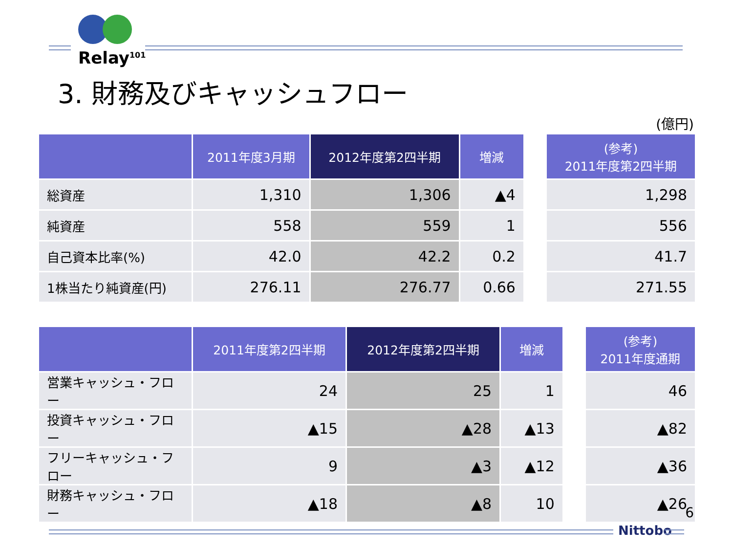Relay<sup>101</sup>
3. 財務及びキャッシュフロー
(億円)
| | 2011年度3月期 | 2012年度第2四半期 | 増減 | | (参考) 2011年度第2四半期 |
| 総資産 | 1,310 | 1,306 | ▲4 | | 1,298 |
| 純資産 | 558 | 559 | 1 | | 556 |
| 自己資本比率(%) | 42.0 | 42.2 | 0.2 | | 41.7 |
| 1株当たり純資産(円) | 276.11 | 276.77 | 0.66 | | 271.55 |
| | 2011年度第2四半期 | 2012年度第2四半期 | 増減 | | (参考) 2011年度通期 |
| 営業キャッシュ・フロー | 24 | 25 | 1 | | 46 |
| 投資キャッシュ・フロー | ▲15 | ▲28 | ▲13 | | ▲82 |
| フリーキャッシュ・フロー | 9 | ▲3 | ▲12 | | ▲36 |
| 財務キャッシュ・フロー | ▲18 | ▲8 | 10 | | ▲26 |
6
Nittobo